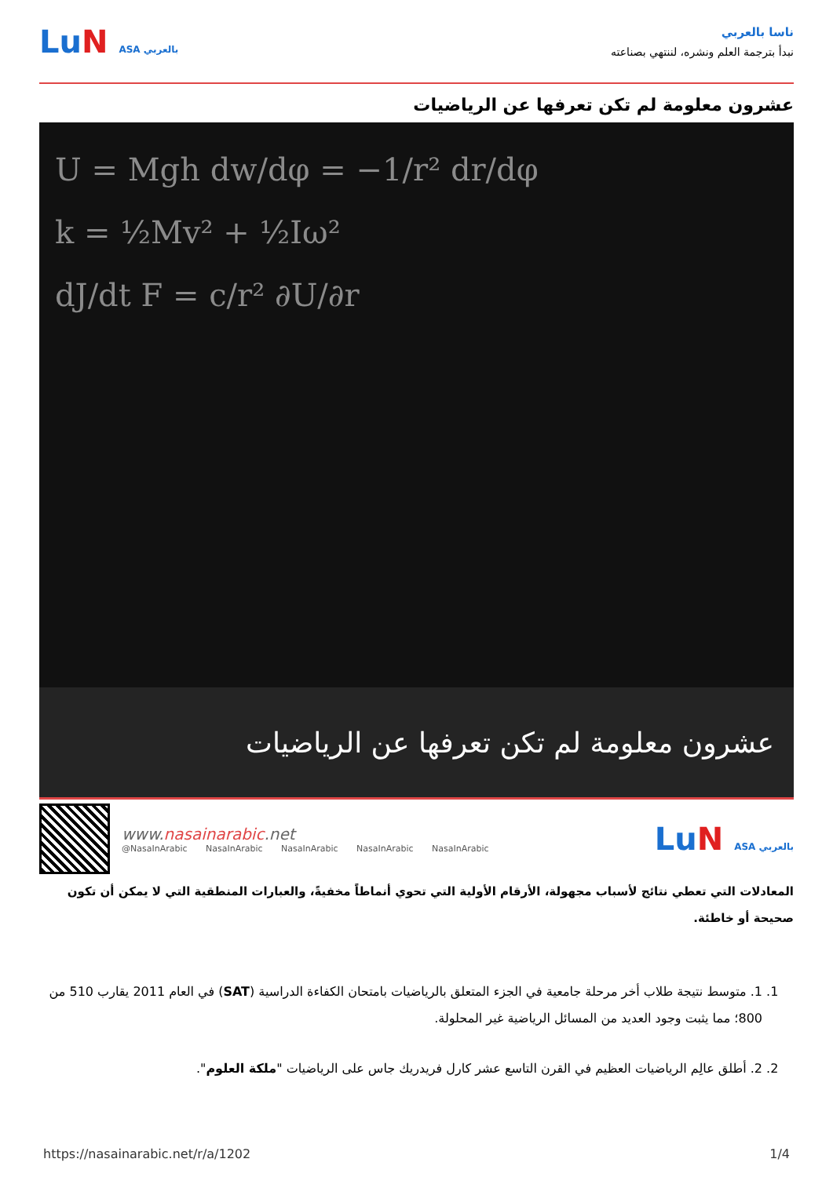ناسا بالعربي
نبدأ بترجمة العلم ونشره، لننتهي بصناعته
LuN ASA بالعربي
عشرون معلومة لم تكن تعرفها عن الرياضيات
U = Mgh dw/dφ = −1/r² dr/dφ
k = ½Mv² + ½Iω²
dJ/dt F = c/r² ∂U/∂r
عشرون معلومة لم تكن تعرفها عن الرياضيات
www.nasainarabic.net
@NasaInArabic NasaInArabic NasaInArabic NasaInArabic NasaInArabic
LuN ASA بالعربي
المعادلات التي تعطي نتائج لأسباب مجهولة، الأرقام الأولية التي تحوي أنماطاً مخفيةً، والعبارات المنطقية التي لا يمكن أن تكون صحيحة أو خاطئة.
1. 1. متوسط نتيجة طلاب أخر مرحلة جامعية في الجزء المتعلق بالرياضيات بامتحان الكفاءة الدراسية (SAT) في العام 2011 يقارب 510 من 800؛ مما يثبت وجود العديد من المسائل الرياضية غير المحلولة.
2. 2. أطلق عالِم الرياضيات العظيم في القرن التاسع عشر كارل فريدريك جاس على الرياضيات "ملكة العلوم".
https://nasainarabic.net/r/a/1202 1/4